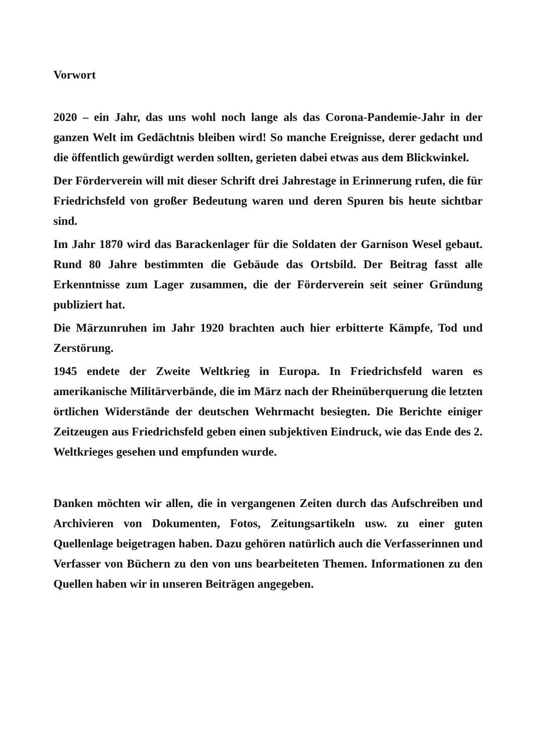Vorwort
2020 – ein Jahr, das uns wohl noch lange als das Corona-Pandemie-Jahr in der ganzen Welt im Gedächtnis bleiben wird! So manche Ereignisse, derer gedacht und die öffentlich gewürdigt werden sollten, gerieten dabei etwas aus dem Blickwinkel.
Der Förderverein will mit dieser Schrift drei Jahrestage in Erinnerung rufen, die für Friedrichsfeld von großer Bedeutung waren und deren Spuren bis heute sichtbar sind.
Im Jahr 1870 wird das Barackenlager für die Soldaten der Garnison Wesel gebaut. Rund 80 Jahre bestimmten die Gebäude das Ortsbild. Der Beitrag fasst alle Erkenntnisse zum Lager zusammen, die der Förderverein seit seiner Gründung publiziert hat.
Die Märzunruhen im Jahr 1920 brachten auch hier erbitterte Kämpfe, Tod und Zerstörung.
1945 endete der Zweite Weltkrieg in Europa. In Friedrichsfeld waren es amerikanische Militärverbände, die im März nach der Rheinüberquerung die letzten örtlichen Widerstände der deutschen Wehrmacht besiegten. Die Berichte einiger Zeitzeugen aus Friedrichsfeld geben einen subjektiven Eindruck, wie das Ende des 2. Weltkrieges gesehen und empfunden wurde.
Danken möchten wir allen, die in vergangenen Zeiten durch das Aufschreiben und Archivieren von Dokumenten, Fotos, Zeitungsartikeln usw. zu einer guten Quellenlage beigetragen haben. Dazu gehören natürlich auch die Verfasserinnen und Verfasser von Büchern zu den von uns bearbeiteten Themen. Informationen zu den Quellen haben wir in unseren Beiträgen angegeben.